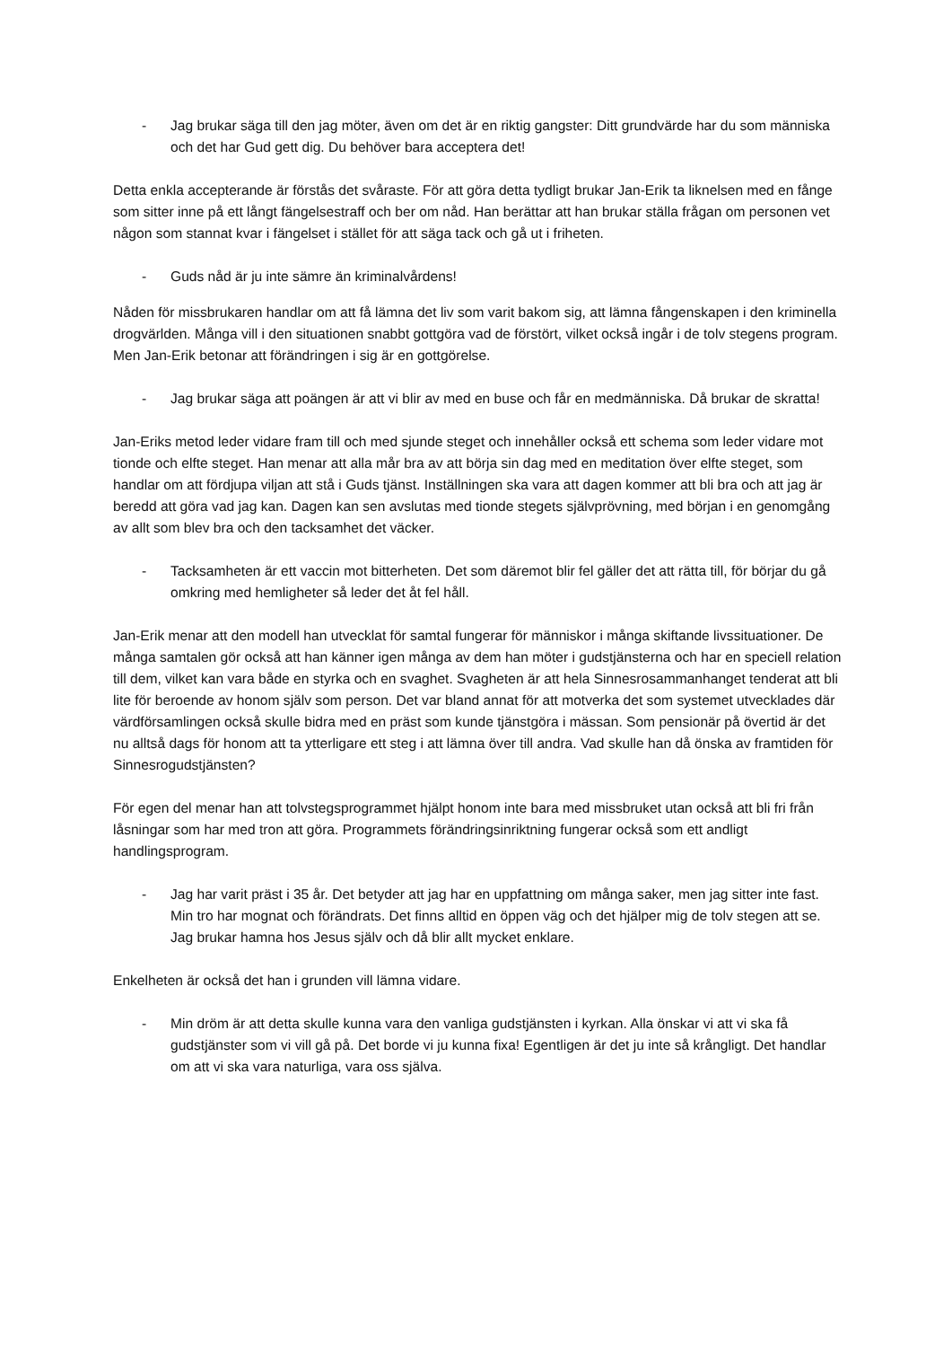- Jag brukar säga till den jag möter, även om det är en riktig gangster: Ditt grundvärde har du som människa och det har Gud gett dig. Du behöver bara acceptera det!
Detta enkla accepterande är förstås det svåraste. För att göra detta tydligt brukar Jan-Erik ta liknelsen med en fånge som sitter inne på ett långt fängelsestraff och ber om nåd. Han berättar att han brukar ställa frågan om personen vet någon som stannat kvar i fängelset i stället för att säga tack och gå ut i friheten.
- Guds nåd är ju inte sämre än kriminalvårdens!
Nåden för missbrukaren handlar om att få lämna det liv som varit bakom sig, att lämna fångenskapen i den kriminella drogvärlden. Många vill i den situationen snabbt gottgöra vad de förstört, vilket också ingår i de tolv stegens program. Men Jan-Erik betonar att förändringen i sig är en gottgörelse.
- Jag brukar säga att poängen är att vi blir av med en buse och får en medmänniska. Då brukar de skratta!
Jan-Eriks metod leder vidare fram till och med sjunde steget och innehåller också ett schema som leder vidare mot tionde och elfte steget. Han menar att alla mår bra av att börja sin dag med en meditation över elfte steget, som handlar om att fördjupa viljan att stå i Guds tjänst. Inställningen ska vara att dagen kommer att bli bra och att jag är beredd att göra vad jag kan. Dagen kan sen avslutas med tionde stegets självprövning, med början i en genomgång av allt som blev bra och den tacksamhet det väcker.
- Tacksamheten är ett vaccin mot bitterheten. Det som däremot blir fel gäller det att rätta till, för börjar du gå omkring med hemligheter så leder det åt fel håll.
Jan-Erik menar att den modell han utvecklat för samtal fungerar för människor i många skiftande livssituationer. De många samtalen gör också att han känner igen många av dem han möter i gudstjänsterna och har en speciell relation till dem, vilket kan vara både en styrka och en svaghet. Svagheten är att hela Sinnesrosammanhanget tenderat att bli lite för beroende av honom själv som person. Det var bland annat för att motverka det som systemet utvecklades där värdförsamlingen också skulle bidra med en präst som kunde tjänstgöra i mässan. Som pensionär på övertid är det nu alltså dags för honom att ta ytterligare ett steg i att lämna över till andra. Vad skulle han då önska av framtiden för Sinnesrogudstjänsten?
För egen del menar han att tolvstegsprogrammet hjälpt honom inte bara med missbruket utan också att bli fri från låsningar som har med tron att göra. Programmets förändringsinriktning fungerar också som ett andligt handlingsprogram.
- Jag har varit präst i 35 år. Det betyder att jag har en uppfattning om många saker, men jag sitter inte fast. Min tro har mognat och förändrats. Det finns alltid en öppen väg och det hjälper mig de tolv stegen att se. Jag brukar hamna hos Jesus själv och då blir allt mycket enklare.
Enkelheten är också det han i grunden vill lämna vidare.
- Min dröm är att detta skulle kunna vara den vanliga gudstjänsten i kyrkan. Alla önskar vi att vi ska få gudstjänster som vi vill gå på. Det borde vi ju kunna fixa! Egentligen är det ju inte så krångligt. Det handlar om att vi ska vara naturliga, vara oss själva.